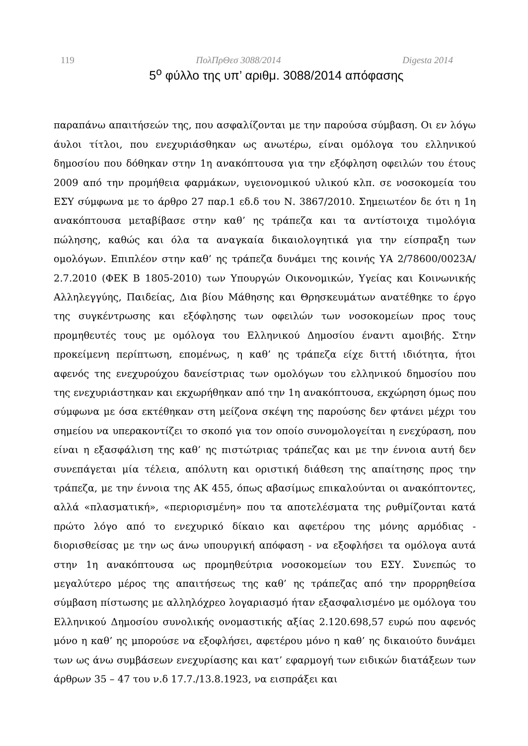119 ΠολΠρΘεσ 3088/2014 Digesta 2014
5<sup>ο</sup> φύλλο της υπ’ αριθμ. 3088/2014 απόφασης
παραπάνω απαιτήσεών της, που ασφαλίζονται με την παρούσα σύμβαση. Οι εν λόγω άυλοι τίτλοι, που ενεχυριάσθηκαν ως ανωτέρω, είναι ομόλογα του ελληνικού δημοσίου που δόθηκαν στην 1η ανακόπτουσα για την εξόφληση οφειλών του έτους 2009 από την προμήθεια φαρμάκων, υγειονομικού υλικού κλπ. σε νοσοκομεία του ΕΣΥ σύμφωνα με το άρθρο 27 παρ.1 εδ.δ του Ν. 3867/2010. Σημειωτέον δε ότι η 1η ανακόπτουσα μεταβίβασε στην καθ’ ης τράπεζα και τα αντίστοιχα τιμολόγια πώλησης, καθώς και όλα τα αναγκαία δικαιολογητικά για την είσπραξη των ομολόγων. Επιπλέον στην καθ’ ης τράπεζα δυνάμει της κοινής ΥΑ 2/78600/0023Α/ 2.7.2010 (ΦΕΚ Β 1805-2010) των Υπουργών Οικονομικών, Υγείας και Κοινωνικής Αλληλεγγύης, Παιδείας, Δια βίου Μάθησης και Θρησκευμάτων ανατέθηκε το έργο της συγκέντρωσης και εξόφλησης των οφειλών των νοσοκομείων προς τους προμηθευτές τους με ομόλογα του Ελληνικού Δημοσίου έναντι αμοιβής. Στην προκείμενη περίπτωση, επομένως, η καθ’ ης τράπεζα είχε διττή ιδιότητα, ήτοι αφενός της ενεχυρούχου δανείστριας των ομολόγων του ελληνικού δημοσίου που της ενεχυριάστηκαν και εκχωρήθηκαν από την 1η ανακόπτουσα, εκχώρηση όμως που σύμφωνα με όσα εκτέθηκαν στη μείζονα σκέψη της παρούσης δεν φτάνει μέχρι του σημείου να υπερακοντίζει το σκοπό για τον οποίο συνομολογείται η ενεχύραση, που είναι η εξασφάλιση της καθ’ ης πιστώτριας τράπεζας και με την έννοια αυτή δεν συνεπάγεται μία τέλεια, απόλυτη και οριστική διάθεση της απαίτησης προς την τράπεζα, με την έννοια της ΑΚ 455, όπως αβασίμως επικαλούνται οι ανακόπτοντες, αλλά «πλασματική», «περιορισμένη» που τα αποτελέσματα της ρυθμίζονται κατά πρώτο λόγο από το ενεχυρικό δίκαιο και αφετέρου της μόνης αρμόδιας - διορισθείσας με την ως άνω υπουργική απόφαση - να εξοφλήσει τα ομόλογα αυτά στην 1η ανακόπτουσα ως προμηθεύτρια νοσοκομείων του ΕΣΥ. Συνεπώς το μεγαλύτερο μέρος της απαιτήσεως της καθ’ ης τράπεζας από την προρρηθείσα σύμβαση πίστωσης με αλληλόχρεο λογαριασμό ήταν εξασφαλισμένο με ομόλογα του Ελληνικού Δημοσίου συνολικής ονομαστικής αξίας 2.120.698,57 ευρώ που αφενός μόνο η καθ’ ης μπορούσε να εξοφλήσει, αφετέρου μόνο η καθ’ ης δικαιούτο δυνάμει των ως άνω συμβάσεων ενεχυρίασης και κατ’ εφαρμογή των ειδικών διατάξεων των άρθρων 35 – 47 του ν.δ 17.7./13.8.1923, να εισπράξει και